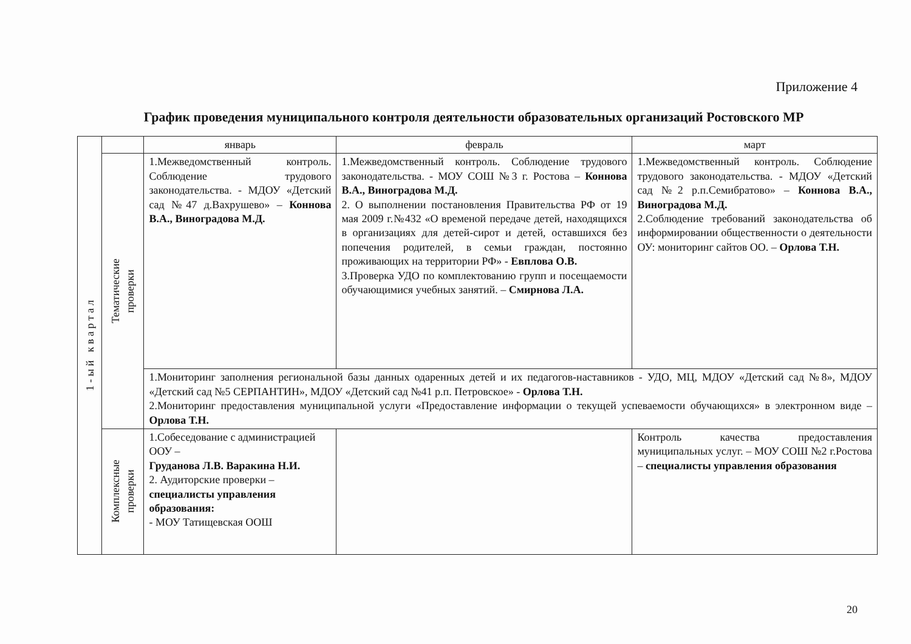Приложение 4
График проведения муниципального контроля деятельности образовательных организаций Ростовского МР
| 1 - ы й к в а р т а л | | январь | февраль | март |
| | Тематические проверки | 1.Межведомственный контроль. Соблюдение трудового законодательства. - МДОУ «Детский сад №47 д.Вахрушево» – Коннова В.А., Виноградова М.Д. | 1.Межведомственный контроль. Соблюдение трудового законодательства. - МОУ СОШ №3 г. Ростова – Коннова В.А., Виноградова М.Д. 2. О выполнении постановления Правительства РФ от 19 мая 2009 г.№432 «О временой передаче детей, находящихся в организациях для детей-сирот и детей, оставшихся без попечения родителей, в семьи граждан, постоянно проживающих на территории РФ» - Евплова О.В. 3.Проверка УДО по комплектованию групп и посещаемости обучающимися учебных занятий. – Смирнова Л.А. | 1.Межведомственный контроль. Соблюдение трудового законодательства. - МДОУ «Детский сад №2 р.п.Семибратово» – Коннова В.А., Виноградова М.Д. 2.Соблюдение требований законодательства об информировании общественности о деятельности ОУ: мониторинг сайтов ОО. – Орлова Т.Н. |
| | | 1.Мониторинг заполнения региональной базы данных одаренных детей и их педагогов-наставников - УДО, МЦ, МДОУ «Детский сад №8», МДОУ «Детский сад №5 СЕРПАНТИН», МДОУ «Детский сад №41 р.п. Петровское» - Орлова Т.Н. 2.Мониторинг предоставления муниципальной услуги «Предоставление информации о текущей успеваемости обучающихся» в электронном виде – Орлова Т.Н. | | |
| | Комплексные проверки | 1.Собеседование с администрацией ООУ – Груданова Л.В. Варакина Н.И. 2. Аудиторские проверки – специалисты управления образования: - МОУ Татищевская ООШ | | Контроль качества предоставления муниципальных услуг. – МОУ СОШ №2 г.Ростова – специалисты управления образования |
20